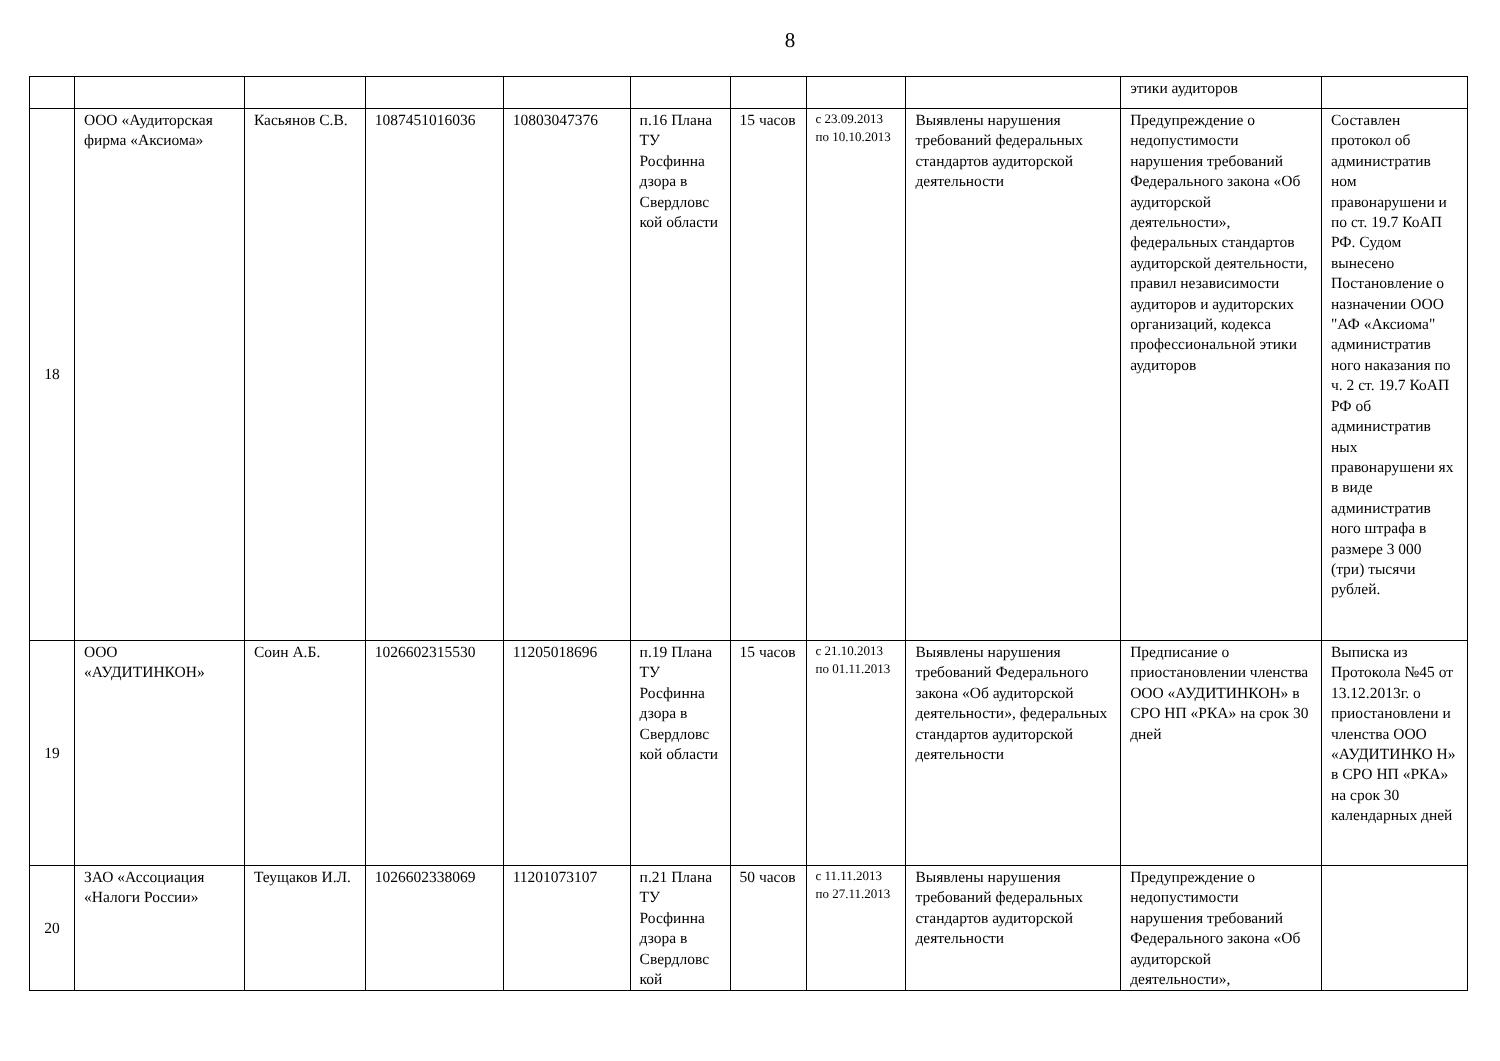8
| | | | | | | | | | этики аудиторов | |
| 18 | ООО «Аудиторская фирма «Аксиома» | Касьянов С.В. | 1087451016036 | 10803047376 | п.16 Плана ТУ Росфинна дзора в Свердловс кой области | 15 часов | с 23.09.2013 по 10.10.2013 | Выявлены нарушения требований федеральных стандартов аудиторской деятельности | Предупреждение о недопустимости нарушения требований Федерального закона «Об аудиторской деятельности», федеральных стандартов аудиторской деятельности, правил независимости аудиторов и аудиторских организаций, кодекса профессиональной этики аудиторов | Составлен протокол об административ ном правонарушени и по ст. 19.7 КоАП РФ. Судом вынесено Постановление о назначении ООО "АФ «Аксиома" административ ного наказания по ч. 2 ст. 19.7 КоАП РФ об административ ных правонарушени ях в виде административ ного штрафа в размере 3 000 (три) тысячи рублей. |
| 19 | ООО «АУДИТИНКОН» | Соин А.Б. | 1026602315530 | 11205018696 | п.19 Плана ТУ Росфинна дзора в Свердловс кой области | 15 часов | с 21.10.2013 по 01.11.2013 | Выявлены нарушения требований Федерального закона «Об аудиторской деятельности», федеральных стандартов аудиторской деятельности | Предписание о приостановлении членства ООО «АУДИТИНКОН» в СРО НП «РКА» на срок 30 дней | Выписка из Протокола №45 от 13.12.2013г. о приостановлени и членства ООО «АУДИТИНКО Н» в СРО НП «РКА» на срок 30 календарных дней |
| 20 | ЗАО «Ассоциация «Налоги России» | Теущаков И.Л. | 1026602338069 | 11201073107 | п.21 Плана ТУ Росфинна дзора в Свердловс кой | 50 часов | с 11.11.2013 по 27.11.2013 | Выявлены нарушения требований федеральных стандартов аудиторской деятельности | Предупреждение о недопустимости нарушения требований Федерального закона «Об аудиторской деятельности», | |